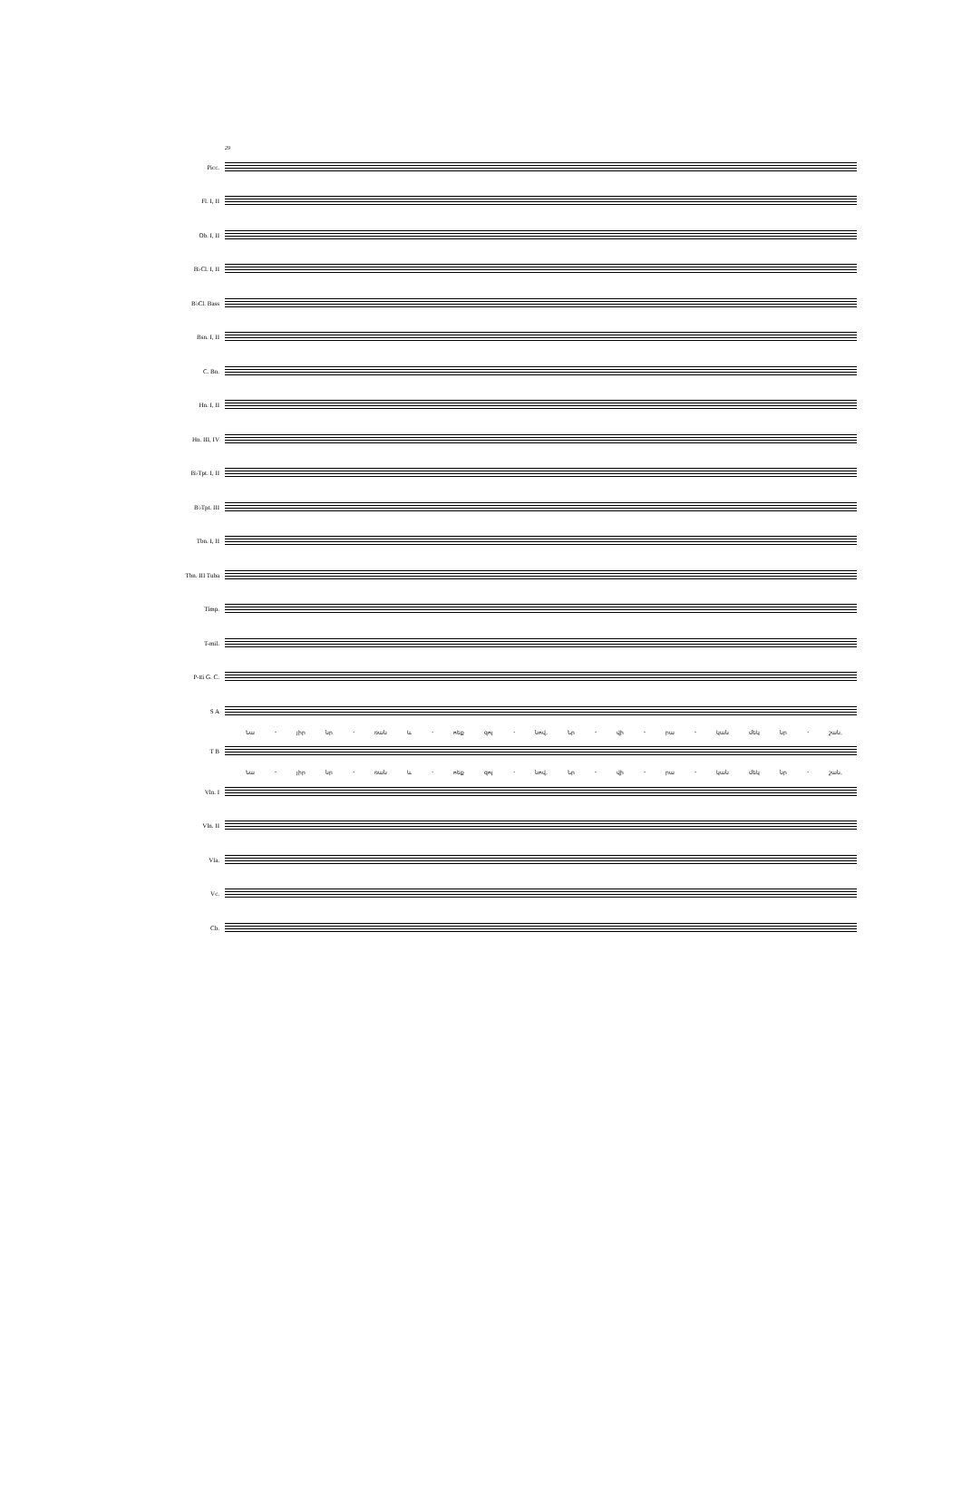29
Picc.
Fl. I, II
Ob. I, II
B♭Cl. I, II
B♭Cl. Bass
Bsn. I, II
C. Bn.
Hn. I, II
Hn. III, IV
B♭Tpt. I, II
B♭Tpt. III
Tbn. I, II
Tbn. III Tuba
Timp.
T-mil.
P-tti G. C.
S A
Նա - յիր նր - ռան և - ոեք զոյ - նով, Նր - վի - րա - կան մեկ նր - շան,
T B
Նա - յիր նր - ռան և - ոեք զոյ - նով, Նր - վի - րա - կան մեկ նր - շան,
Vln. I
Vln. II
Vla.
Vc.
Cb.